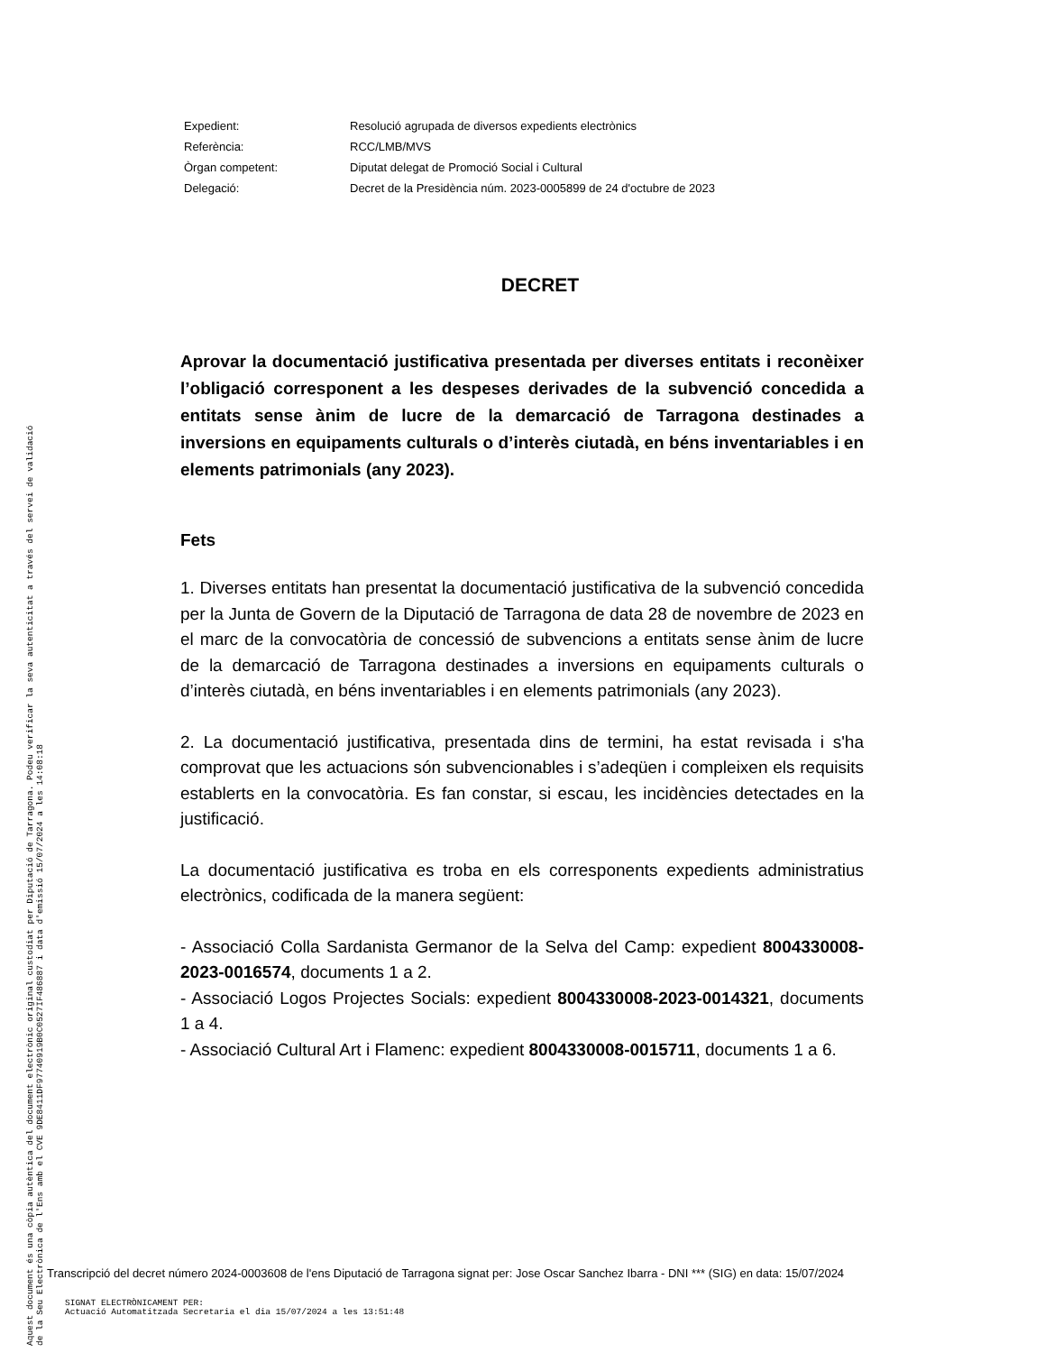| Expedient: | Resolució agrupada de diversos expedients electrònics |
| Referència: | RCC/LMB/MVS |
| Òrgan competent: | Diputat delegat de Promoció Social i Cultural |
| Delegació: | Decret de la Presidència núm. 2023-0005899 de 24 d'octubre de 2023 |
DECRET
Aprovar la documentació justificativa presentada per diverses entitats i reconèixer l’obligació corresponent a les despeses derivades de la subvenció concedida a entitats sense ànim de lucre de la demarcació de Tarragona destinades a inversions en equipaments culturals o d’interès ciutadà, en béns inventariables i en elements patrimonials (any 2023).
Fets
1. Diverses entitats han presentat la documentació justificativa de la subvenció concedida per la Junta de Govern de la Diputació de Tarragona de data 28 de novembre de 2023 en el marc de la convocatòria de concessió de subvencions a entitats sense ànim de lucre de la demarcació de Tarragona destinades a inversions en equipaments culturals o d’interès ciutadà, en béns inventariables i en elements patrimonials (any 2023).
2. La documentació justificativa, presentada dins de termini, ha estat revisada i s'ha comprovat que les actuacions són subvencionables i s’adeqüen i compleixen els requisits establerts en la convocatòria. Es fan constar, si escau, les incidències detectades en la justificació.
La documentació justificativa es troba en els corresponents expedients administratius electrònics, codificada de la manera següent:
- Associació Colla Sardanista Germanor de la Selva del Camp: expedient 8004330008-2023-0016574, documents 1 a 2.
- Associació Logos Projectes Socials: expedient 8004330008-2023-0014321, documents 1 a 4.
- Associació Cultural Art i Flamenc: expedient 8004330008-0015711, documents 1 a 6.
Aquest document és una còpia autèntica del document electrònic original custodiat per Diputació de Tarragona. Podeu verificar la seva autenticitat a través del servei de validació de la Seu Electrònica de l'Ens amb el CVE 9DE8411DF97740919B0C0527IF486887 i data d'emissió 15/07/2024 a les 14:08:18
Transcripció del decret número 2024-0003608 de l'ens Diputació de Tarragona signat per: Jose Oscar Sanchez Ibarra - DNI *** (SIG) en data: 15/07/2024
SIGNAT ELECTRÒNICAMENT PER:
Actuació Automatitzada Secretaria el dia 15/07/2024 a les 13:51:48